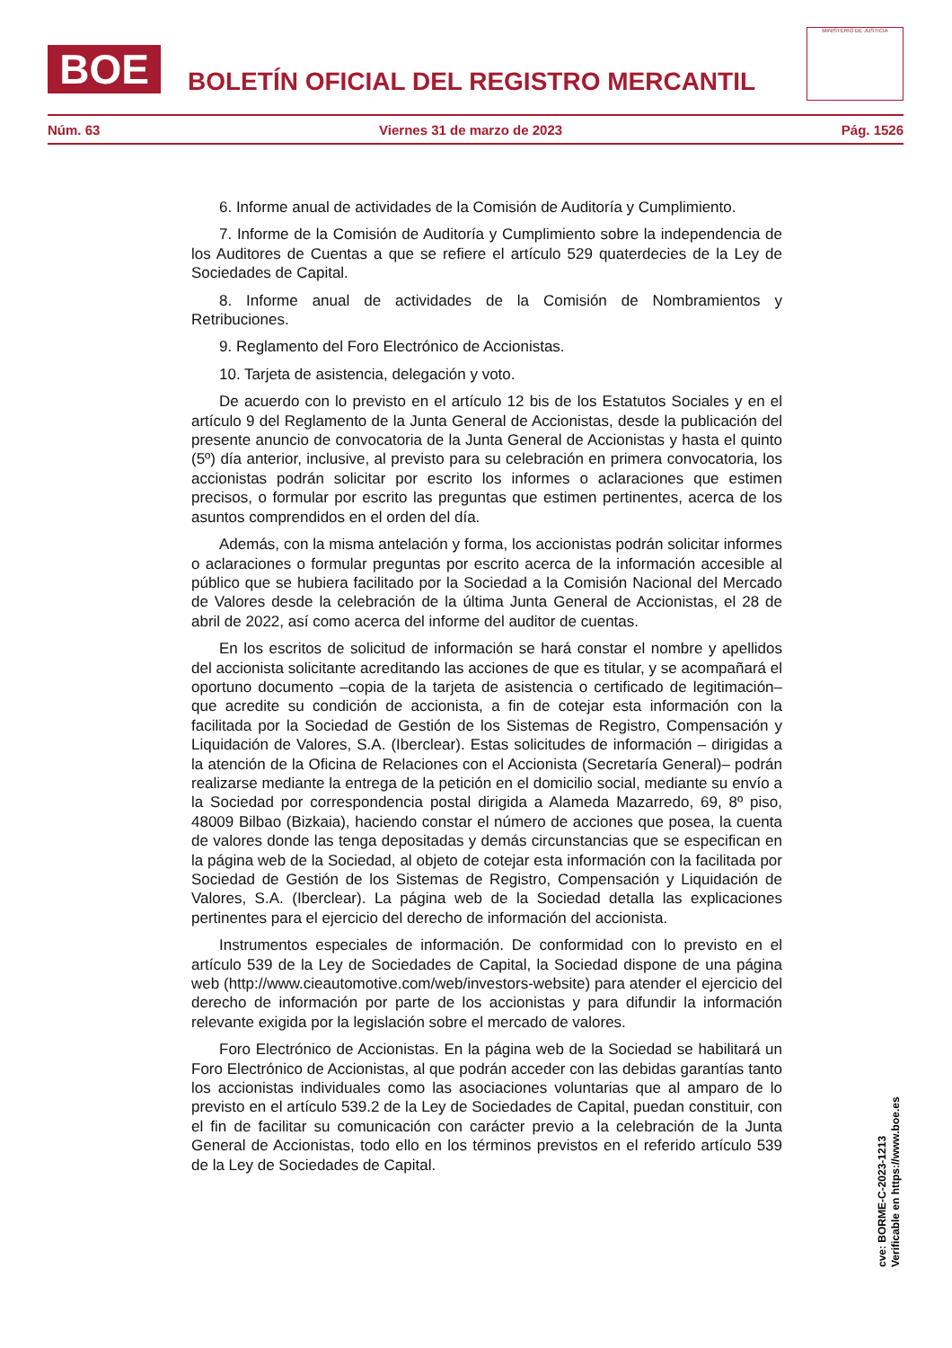BOE
BOLETÍN OFICIAL DEL REGISTRO MERCANTIL
MINISTERIO DE JUSTICIA
Núm. 63 Viernes 31 de marzo de 2023 Pág. 1526
6. Informe anual de actividades de la Comisión de Auditoría y Cumplimiento.
7. Informe de la Comisión de Auditoría y Cumplimiento sobre la independencia de los Auditores de Cuentas a que se refiere el artículo 529 quaterdecies de la Ley de Sociedades de Capital.
8. Informe anual de actividades de la Comisión de Nombramientos y Retribuciones.
9. Reglamento del Foro Electrónico de Accionistas.
10. Tarjeta de asistencia, delegación y voto.
De acuerdo con lo previsto en el artículo 12 bis de los Estatutos Sociales y en el artículo 9 del Reglamento de la Junta General de Accionistas, desde la publicación del presente anuncio de convocatoria de la Junta General de Accionistas y hasta el quinto (5º) día anterior, inclusive, al previsto para su celebración en primera convocatoria, los accionistas podrán solicitar por escrito los informes o aclaraciones que estimen precisos, o formular por escrito las preguntas que estimen pertinentes, acerca de los asuntos comprendidos en el orden del día.
Además, con la misma antelación y forma, los accionistas podrán solicitar informes o aclaraciones o formular preguntas por escrito acerca de la información accesible al público que se hubiera facilitado por la Sociedad a la Comisión Nacional del Mercado de Valores desde la celebración de la última Junta General de Accionistas, el 28 de abril de 2022, así como acerca del informe del auditor de cuentas.
En los escritos de solicitud de información se hará constar el nombre y apellidos del accionista solicitante acreditando las acciones de que es titular, y se acompañará el oportuno documento –copia de la tarjeta de asistencia o certificado de legitimación– que acredite su condición de accionista, a fin de cotejar esta información con la facilitada por la Sociedad de Gestión de los Sistemas de Registro, Compensación y Liquidación de Valores, S.A. (Iberclear). Estas solicitudes de información – dirigidas a la atención de la Oficina de Relaciones con el Accionista (Secretaría General)– podrán realizarse mediante la entrega de la petición en el domicilio social, mediante su envío a la Sociedad por correspondencia postal dirigida a Alameda Mazarredo, 69, 8º piso, 48009 Bilbao (Bizkaia), haciendo constar el número de acciones que posea, la cuenta de valores donde las tenga depositadas y demás circunstancias que se especifican en la página web de la Sociedad, al objeto de cotejar esta información con la facilitada por Sociedad de Gestión de los Sistemas de Registro, Compensación y Liquidación de Valores, S.A. (Iberclear). La página web de la Sociedad detalla las explicaciones pertinentes para el ejercicio del derecho de información del accionista.
Instrumentos especiales de información. De conformidad con lo previsto en el artículo 539 de la Ley de Sociedades de Capital, la Sociedad dispone de una página web (http://www.cieautomotive.com/web/investors-website) para atender el ejercicio del derecho de información por parte de los accionistas y para difundir la información relevante exigida por la legislación sobre el mercado de valores.
Foro Electrónico de Accionistas. En la página web de la Sociedad se habilitará un Foro Electrónico de Accionistas, al que podrán acceder con las debidas garantías tanto los accionistas individuales como las asociaciones voluntarias que al amparo de lo previsto en el artículo 539.2 de la Ley de Sociedades de Capital, puedan constituir, con el fin de facilitar su comunicación con carácter previo a la celebración de la Junta General de Accionistas, todo ello en los términos previstos en el referido artículo 539 de la Ley de Sociedades de Capital.
cve: BORME-C-2023-1213
Verificable en https://www.boe.es